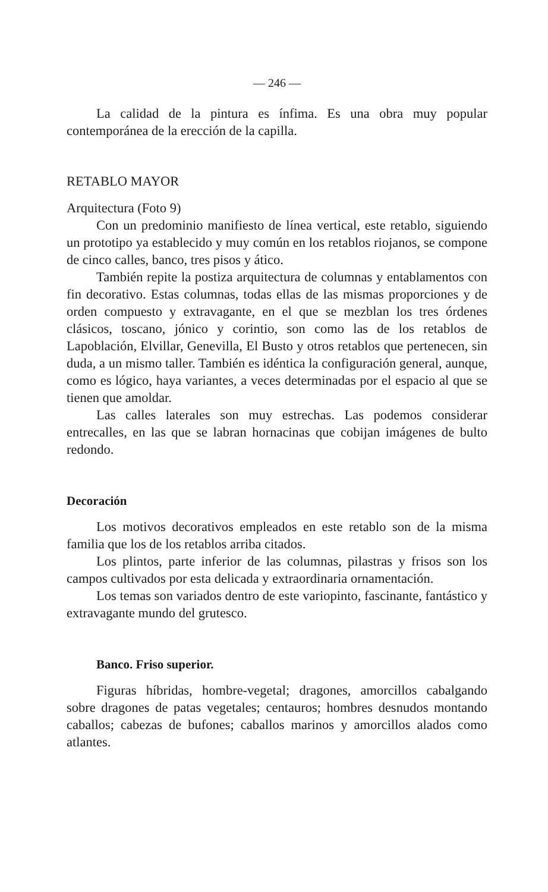— 246 —
La calidad de la pintura es ínfima. Es una obra muy popular contemporánea de la erección de la capilla.
RETABLO MAYOR
Arquitectura (Foto 9)
Con un predominio manifiesto de línea vertical, este retablo, siguiendo un prototipo ya establecido y muy común en los retablos riojanos, se compone de cinco calles, banco, tres pisos y ático.
También repite la postiza arquitectura de columnas y entablamentos con fin decorativo. Estas columnas, todas ellas de las mismas proporciones y de orden compuesto y extravagante, en el que se mezblan los tres órdenes clásicos, toscano, jónico y corintio, son como las de los retablos de Lapoblación, Elvillar, Genevilla, El Busto y otros retablos que pertenecen, sin duda, a un mismo taller. También es idéntica la configuración general, aunque, como es lógico, haya variantes, a veces determinadas por el espacio al que se tienen que amoldar.
Las calles laterales son muy estrechas. Las podemos considerar entrecalles, en las que se labran hornacinas que cobijan imágenes de bulto redondo.
Decoración
Los motivos decorativos empleados en este retablo son de la misma familia que los de los retablos arriba citados.
Los plintos, parte inferior de las columnas, pilastras y frisos son los campos cultivados por esta delicada y extraordinaria ornamentación.
Los temas son variados dentro de este variopinto, fascinante, fantástico y extravagante mundo del grutesco.
Banco. Friso superior.
Figuras híbridas, hombre-vegetal; dragones, amorcillos cabalgando sobre dragones de patas vegetales; centauros; hombres desnudos montando caballos; cabezas de bufones; caballos marinos y amorcillos alados como atlantes.